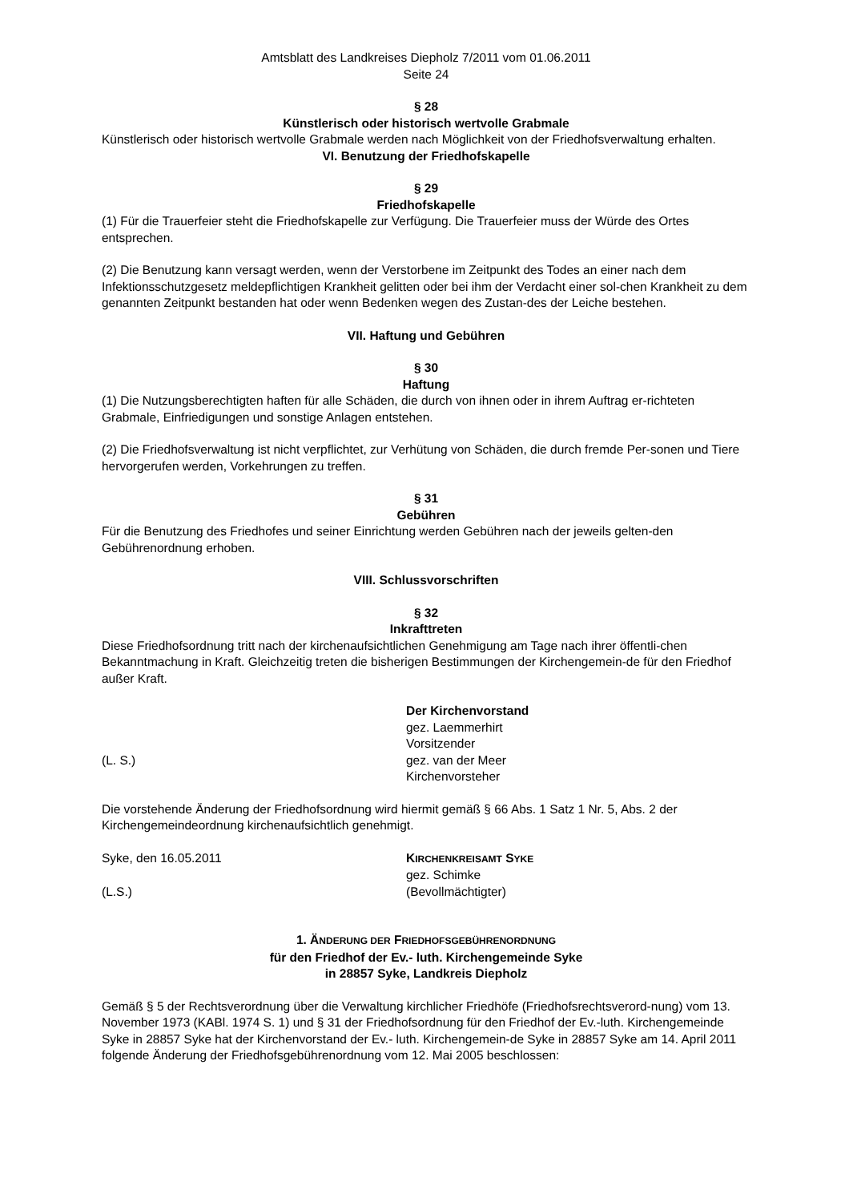Amtsblatt des Landkreises Diepholz 7/2011 vom 01.06.2011
Seite 24
§ 28
Künstlerisch oder historisch wertvolle Grabmale
Künstlerisch oder historisch wertvolle Grabmale werden nach Möglichkeit von der Friedhofsverwaltung erhalten.
VI. Benutzung der Friedhofskapelle
§ 29
Friedhofskapelle
(1) Für die Trauerfeier steht die Friedhofskapelle zur Verfügung. Die Trauerfeier muss der Würde des Ortes entsprechen.
(2) Die Benutzung kann versagt werden, wenn der Verstorbene im Zeitpunkt des Todes an einer nach dem Infektionsschutzgesetz meldepflichtigen Krankheit gelitten oder bei ihm der Verdacht einer sol-chen Krankheit zu dem genannten Zeitpunkt bestanden hat oder wenn Bedenken wegen des Zustan-des der Leiche bestehen.
VII. Haftung und Gebühren
§ 30
Haftung
(1) Die Nutzungsberechtigten haften für alle Schäden, die durch von ihnen oder in ihrem Auftrag er-richteten Grabmale, Einfriedigungen und sonstige Anlagen entstehen.
(2) Die Friedhofsverwaltung ist nicht verpflichtet, zur Verhütung von Schäden, die durch fremde Per-sonen und Tiere hervorgerufen werden, Vorkehrungen zu treffen.
§ 31
Gebühren
Für die Benutzung des Friedhofes und seiner Einrichtung werden Gebühren nach der jeweils gelten-den Gebührenordnung erhoben.
VIII. Schlussvorschriften
§ 32
Inkrafttreten
Diese Friedhofsordnung tritt nach der kirchenaufsichtlichen Genehmigung am Tage nach ihrer öffentli-chen Bekanntmachung in Kraft. Gleichzeitig treten die bisherigen Bestimmungen der Kirchengemein-de für den Friedhof außer Kraft.
Der Kirchenvorstand
gez. Laemmerhirt
Vorsitzender
(L. S.) gez. van der Meer
Kirchenvorsteher
Die vorstehende Änderung der Friedhofsordnung wird hiermit gemäß § 66 Abs. 1 Satz 1 Nr. 5, Abs. 2 der Kirchengemeindeordnung kirchenaufsichtlich genehmigt.
Syke, den 16.05.2011 KIRCHENKREISAMT SYKE
gez. Schimke
(L.S.) (Bevollmächtigter)
1. ÄNDERUNG DER FRIEDHOFSGEBÜHRENORDNUNG
für den Friedhof der Ev.- luth. Kirchengemeinde Syke
in 28857 Syke, Landkreis Diepholz
Gemäß § 5 der Rechtsverordnung über die Verwaltung kirchlicher Friedhöfe (Friedhofsrechtsverord-nung) vom 13. November 1973 (KABl. 1974 S. 1) und § 31 der Friedhofsordnung für den Friedhof der Ev.-luth. Kirchengemeinde Syke in 28857 Syke hat der Kirchenvorstand der Ev.- luth. Kirchengemein-de Syke in 28857 Syke am 14. April 2011 folgende Änderung der Friedhofsgebührenordnung vom 12. Mai 2005 beschlossen: